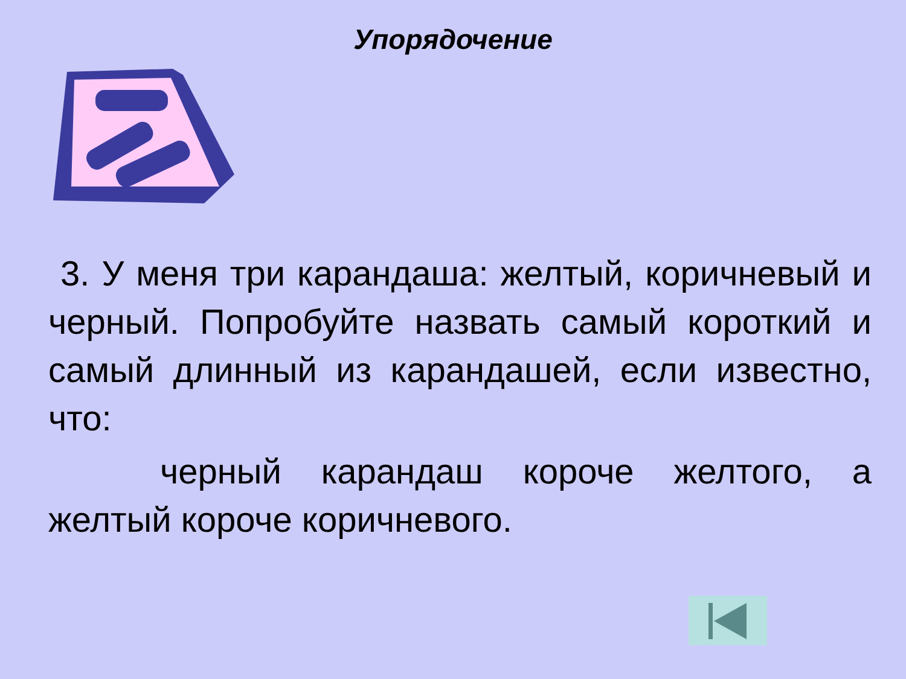Упорядочение
3. У меня три карандаша: желтый, коричневый и черный. Попробуйте назвать самый короткий и самый длинный из карандашей, если известно, что:
черный карандаш короче желтого, а желтый короче коричневого.